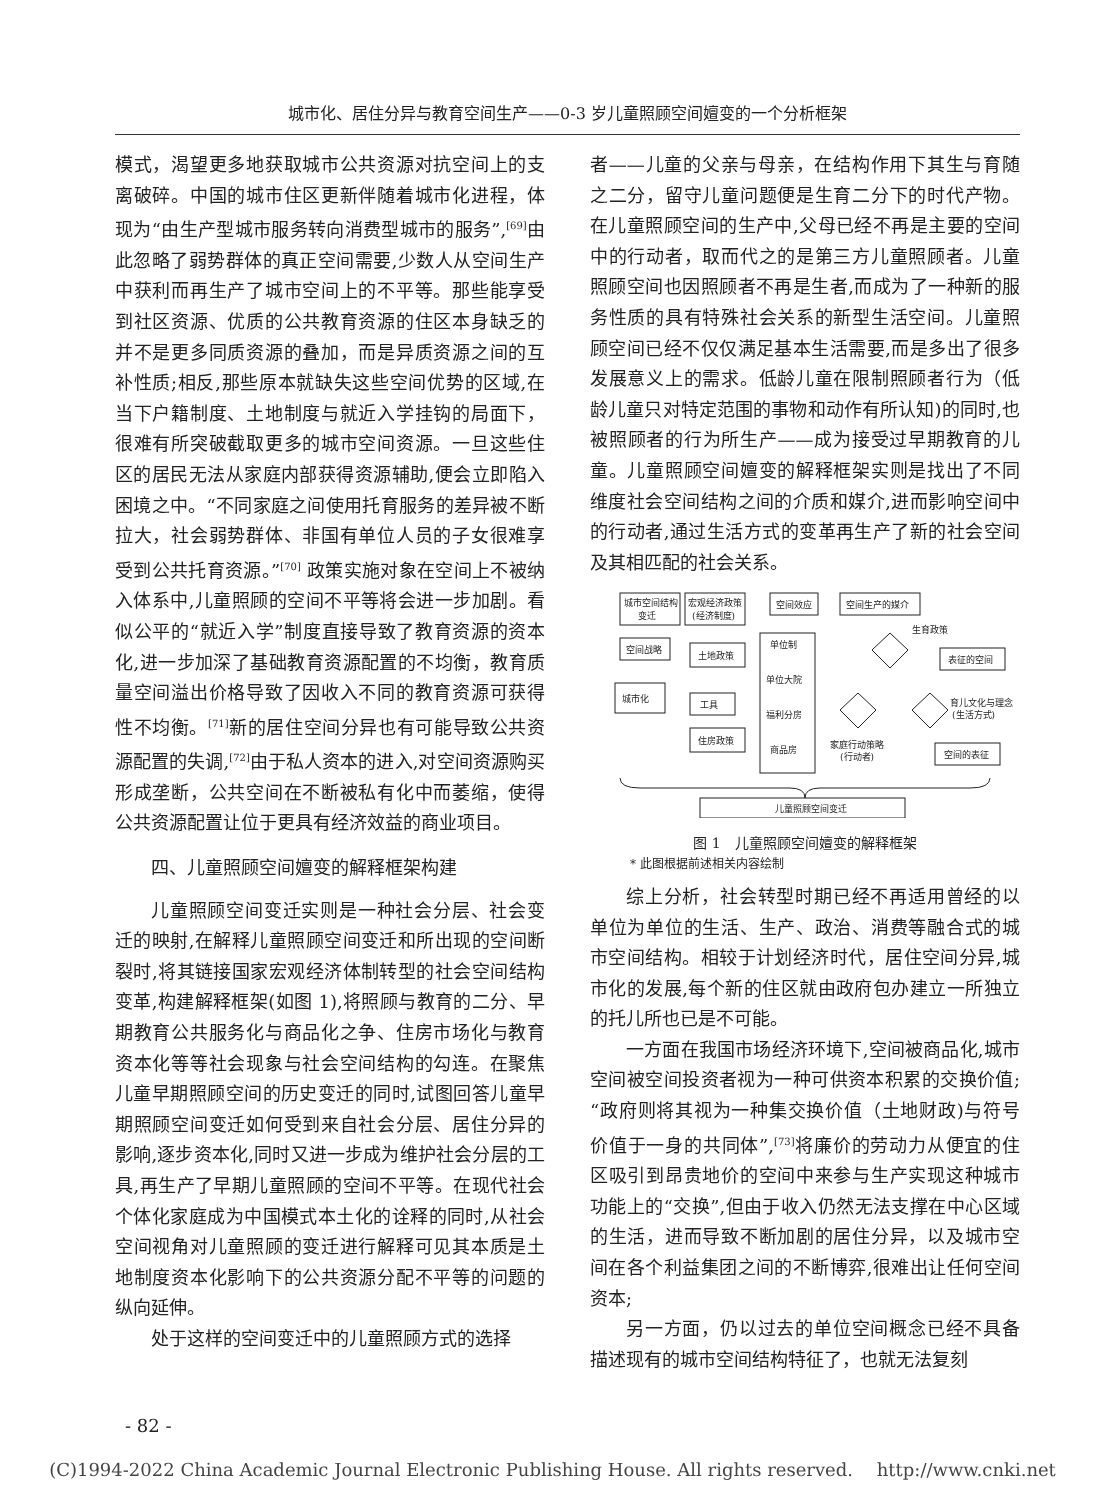城市化、居住分异与教育空间生产——0-3 岁儿童照顾空间嬗变的一个分析框架
模式，渴望更多地获取城市公共资源对抗空间上的支离破碎。中国的城市住区更新伴随着城市化进程，体现为“由生产型城市服务转向消费型城市的服务”,<sup>[69]</sup>由此忽略了弱势群体的真正空间需要,少数人从空间生产中获利而再生产了城市空间上的不平等。那些能享受到社区资源、优质的公共教育资源的住区本身缺乏的并不是更多同质资源的叠加，而是异质资源之间的互补性质;相反,那些原本就缺失这些空间优势的区域,在当下户籍制度、土地制度与就近入学挂钩的局面下，很难有所突破截取更多的城市空间资源。一旦这些住区的居民无法从家庭内部获得资源辅助,便会立即陷入困境之中。“不同家庭之间使用托育服务的差异被不断拉大，社会弱势群体、非国有单位人员的子女很难享受到公共托育资源。”<sup>[70]</sup> 政策实施对象在空间上不被纳入体系中,儿童照顾的空间不平等将会进一步加剧。看似公平的“就近入学”制度直接导致了教育资源的资本化,进一步加深了基础教育资源配置的不均衡，教育质量空间溢出价格导致了因收入不同的教育资源可获得性不均衡。<sup>[71]</sup>新的居住空间分异也有可能导致公共资源配置的失调,<sup>[72]</sup>由于私人资本的进入,对空间资源购买形成垄断，公共空间在不断被私有化中而萎缩，使得公共资源配置让位于更具有经济效益的商业项目。
四、儿童照顾空间嬗变的解释框架构建
儿童照顾空间变迁实则是一种社会分层、社会变迁的映射,在解释儿童照顾空间变迁和所出现的空间断裂时,将其链接国家宏观经济体制转型的社会空间结构变革,构建解释框架(如图 1),将照顾与教育的二分、早期教育公共服务化与商品化之争、住房市场化与教育资本化等等社会现象与社会空间结构的勾连。在聚焦儿童早期照顾空间的历史变迁的同时,试图回答儿童早期照顾空间变迁如何受到来自社会分层、居住分异的影响,逐步资本化,同时又进一步成为维护社会分层的工具,再生产了早期儿童照顾的空间不平等。在现代社会个体化家庭成为中国模式本土化的诠释的同时,从社会空间视角对儿童照顾的变迁进行解释可见其本质是土地制度资本化影响下的公共资源分配不平等的问题的纵向延伸。
处于这样的空间变迁中的儿童照顾方式的选择
者——儿童的父亲与母亲，在结构作用下其生与育随之二分，留守儿童问题便是生育二分下的时代产物。在儿童照顾空间的生产中,父母已经不再是主要的空间中的行动者，取而代之的是第三方儿童照顾者。儿童照顾空间也因照顾者不再是生者,而成为了一种新的服务性质的具有特殊社会关系的新型生活空间。儿童照顾空间已经不仅仅满足基本生活需要,而是多出了很多发展意义上的需求。低龄儿童在限制照顾者行为（低龄儿童只对特定范围的事物和动作有所认知)的同时,也被照顾者的行为所生产——成为接受过早期教育的儿童。儿童照顾空间嬗变的解释框架实则是找出了不同维度社会空间结构之间的介质和媒介,进而影响空间中的行动者,通过生活方式的变革再生产了新的社会空间及其相匹配的社会关系。
城市空间结构
变迁
宏观经济政策
(经济制度)
空间效应
空间生产的媒介
空间战略
土地政策
单位制
单位大院
福利分房
商品房
城市化
工具
住房政策
生育政策
表征的空间
育儿文化与理念
(生活方式)
家庭行动策略
(行动者)
空间的表征
儿童照顾空间变迁
图 1　儿童照顾空间嬗变的解释框架
* 此图根据前述相关内容绘制
综上分析，社会转型时期已经不再适用曾经的以单位为单位的生活、生产、政治、消费等融合式的城市空间结构。相较于计划经济时代，居住空间分异,城市化的发展,每个新的住区就由政府包办建立一所独立的托儿所也已是不可能。
一方面在我国市场经济环境下,空间被商品化,城市空间被空间投资者视为一种可供资本积累的交换价值;“政府则将其视为一种集交换价值（土地财政)与符号价值于一身的共同体”,<sup>[73]</sup>将廉价的劳动力从便宜的住区吸引到昂贵地价的空间中来参与生产实现这种城市功能上的“交换”,但由于收入仍然无法支撑在中心区域的生活，进而导致不断加剧的居住分异，以及城市空间在各个利益集团之间的不断博弈,很难出让任何空间资本;
另一方面，仍以过去的单位空间概念已经不具备描述现有的城市空间结构特征了，也就无法复刻
- 82 -
(C)1994-2022 China Academic Journal Electronic Publishing House. All rights reserved.　 http://www.cnki.net